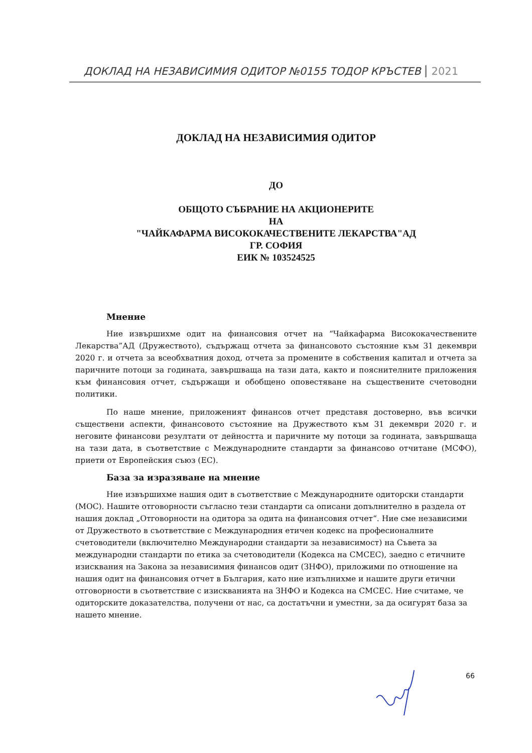ДОКЛАД НА НЕЗАВИСИМИЯ ОДИТОР №0155 ТОДОР КРЪСТЕВ 2021
ДОКЛАД НА НЕЗАВИСИМИЯ ОДИТОР
ДО
ОБЩОТО СЪБРАНИЕ НА АКЦИОНЕРИТЕ
НА
"ЧАЙКАФАРМА ВИСОКОКАЧЕСТВЕНИТЕ ЛЕКАРСТВА"АД
ГР. СОФИЯ
ЕИК № 103524525
Мнение
Ние извършихме одит на финансовия отчет на “Чайкафарма Висококачествените Лекарства”АД (Дружеството), съдържащ отчета за финансовото състояние към 31 декември 2020 г. и отчета за всеобхватния доход, отчета за промените в собствения капитал и отчета за паричните потоци за годината, завършваща на тази дата, както и пояснителните приложения към финансовия отчет, съдържащи и обобщено оповестяване на съществените счетоводни политики.
По наше мнение, приложеният финансов отчет представя достоверно, във всички съществени аспекти, финансовото състояние на Дружеството към 31 декември 2020 г. и неговите финансови резултати от дейността и паричните му потоци за годината, завършваща на тази дата, в съответствие с Международните стандарти за финансово отчитане (МСФО), приети от Европейския съюз (ЕС).
База за изразяване на мнение
Ние извършихме нашия одит в съответствие с Международните одиторски стандарти (МОС). Нашите отговорности съгласно тези стандарти са описани допълнително в раздела от нашия доклад „Отговорности на одитора за одита на финансовия отчет“. Ние сме независими от Дружеството в съответствие с Международния етичен кодекс на професионалните счетоводители (включително Международни стандарти за независимост) на Съвета за международни стандарти по етика за счетоводители (Кодекса на СМСЕС), заедно с етичните изисквания на Закона за независимия финансов одит (ЗНФО), приложими по отношение на нашия одит на финансовия отчет в България, като ние изпълнихме и нашите други етични отговорности в съответствие с изискванията на ЗНФО и Кодекса на СМСЕС. Ние считаме, че одиторските доказателства, получени от нас, са достатъчни и уместни, за да осигурят база за нашето мнение.
66